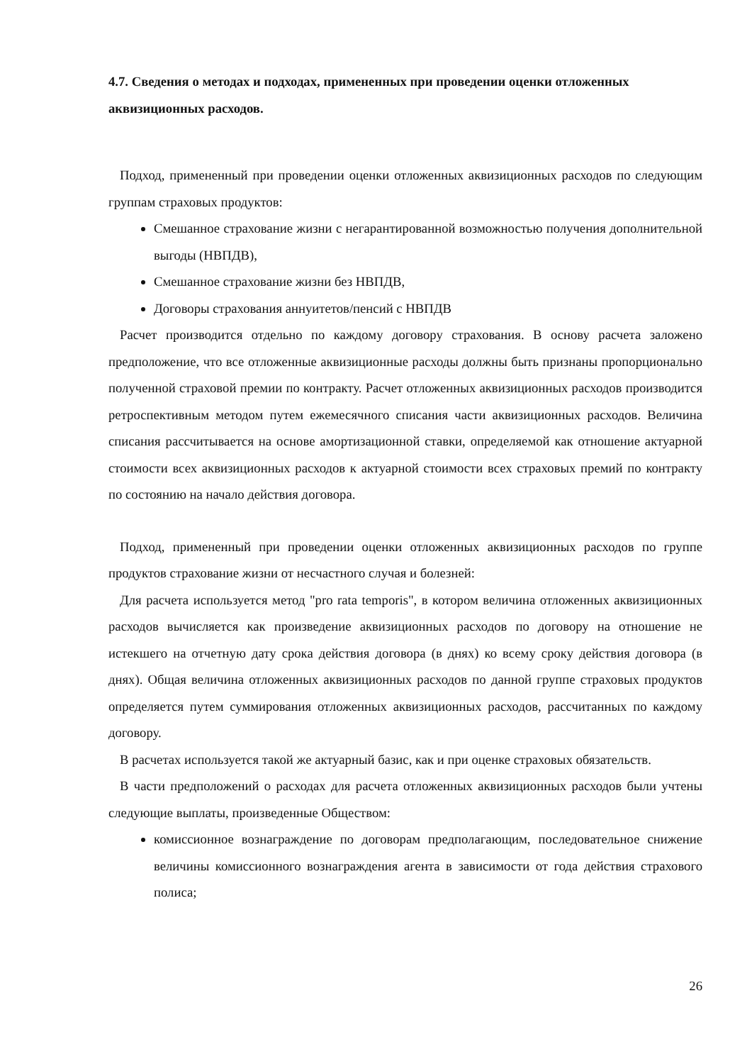4.7. Сведения о методах и подходах, примененных при проведении оценки отложенных аквизиционных расходов.
Подход, примененный при проведении оценки отложенных аквизиционных расходов по следующим группам страховых продуктов:
Смешанное страхование жизни с негарантированной возможностью получения дополнительной выгоды (НВПДВ),
Смешанное страхование жизни без НВПДВ,
Договоры страхования аннуитетов/пенсий с НВПДВ
Расчет производится отдельно по каждому договору страхования. В основу расчета заложено предположение, что все отложенные аквизиционные расходы должны быть признаны пропорционально полученной страховой премии по контракту. Расчет отложенных аквизиционных расходов производится ретроспективным методом путем ежемесячного списания части аквизиционных расходов. Величина списания рассчитывается на основе амортизационной ставки, определяемой как отношение актуарной стоимости всех аквизиционных расходов к актуарной стоимости всех страховых премий по контракту по состоянию на начало действия договора.
Подход, примененный при проведении оценки отложенных аквизиционных расходов по группе продуктов страхование жизни от несчастного случая и болезней:
Для расчета используется метод "pro rata temporis", в котором величина отложенных аквизиционных расходов вычисляется как произведение аквизиционных расходов по договору на отношение не истекшего на отчетную дату срока действия договора (в днях) ко всему сроку действия договора (в днях). Общая величина отложенных аквизиционных расходов по данной группе страховых продуктов определяется путем суммирования отложенных аквизиционных расходов, рассчитанных по каждому договору.
В расчетах используется такой же актуарный базис, как и при оценке страховых обязательств.
В части предположений о расходах для расчета отложенных аквизиционных расходов были учтены следующие выплаты, произведенные Обществом:
комиссионное вознаграждение по договорам предполагающим, последовательное снижение величины комиссионного вознаграждения агента в зависимости от года действия страхового полиса;
26